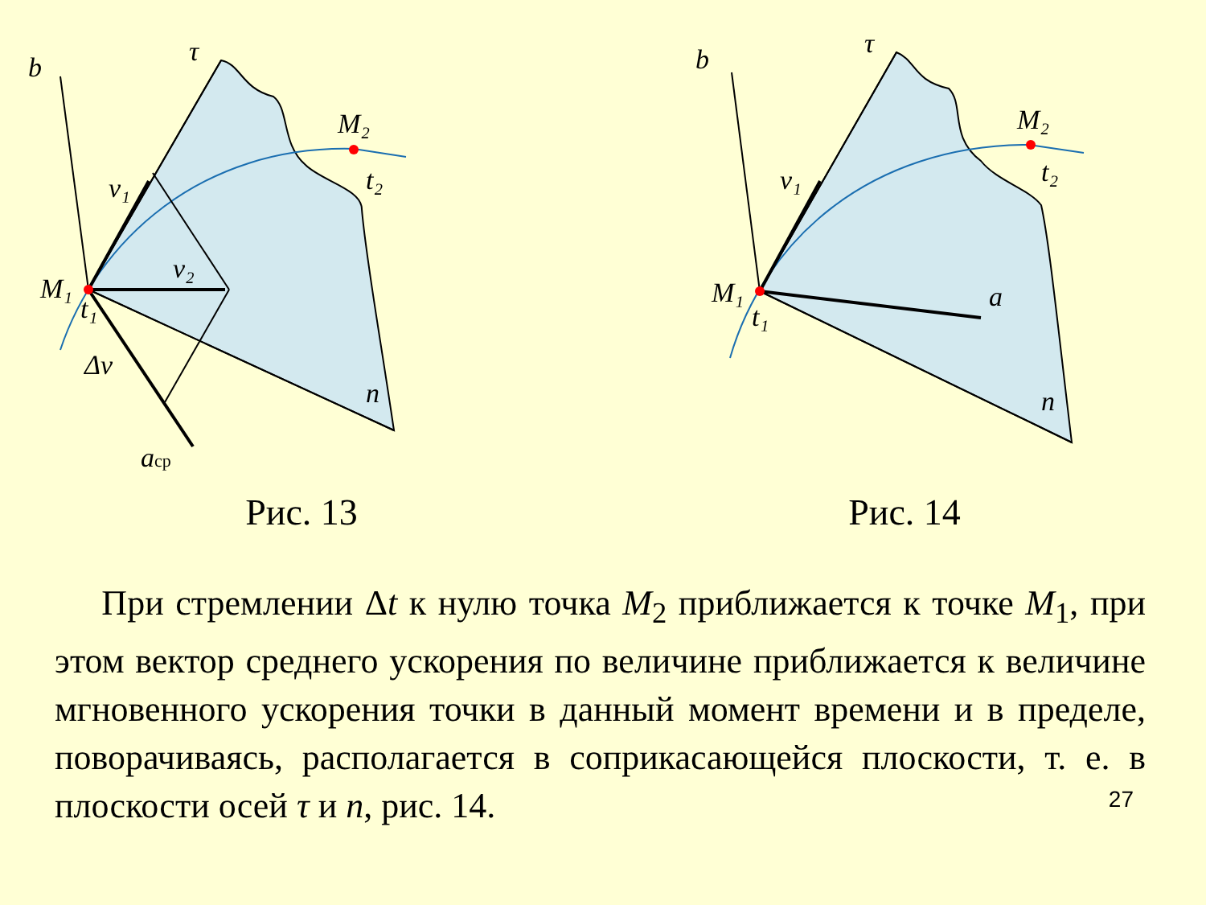b
τ
M₂
t₂
v₁
v₂
M₁
t₁
Δv
n
aср
Рис. 13
b
τ
M₂
t₂
v₁
M₁
t₁
a
n
Рис. 14
При стремлении Δt к нулю точка M<sub>2</sub> приближается к точке M<sub>1</sub>, при этом вектор среднего ускорения по величине приближается к величине мгновенного ускорения точки в данный момент времени и в пределе, поворачиваясь, располагается в соприкасающейся плоскости, т. е. в плоскости осей τ и n, рис. 14.
27